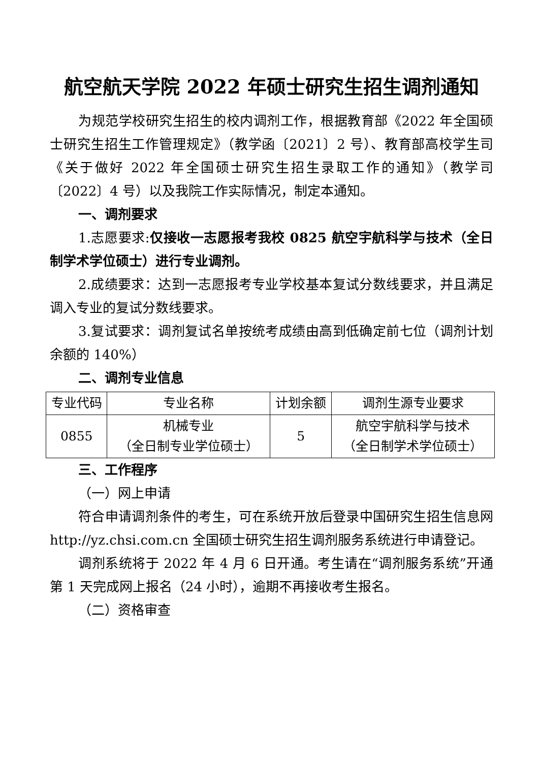航空航天学院 2022 年硕士研究生招生调剂通知
为规范学校研究生招生的校内调剂工作，根据教育部《2022 年全国硕士研究生招生工作管理规定》（教学函〔2021〕2 号）、教育部高校学生司《关于做好 2022 年全国硕士研究生招生录取工作的通知》（教学司〔2022〕4 号）以及我院工作实际情况，制定本通知。
一、调剂要求
1.志愿要求:仅接收一志愿报考我校 0825 航空宇航科学与技术（全日制学术学位硕士）进行专业调剂。
2.成绩要求：达到一志愿报考专业学校基本复试分数线要求，并且满足调入专业的复试分数线要求。
3.复试要求：调剂复试名单按统考成绩由高到低确定前七位（调剂计划余额的 140%）
二、调剂专业信息
| 专业代码 | 专业名称 | 计划余额 | 调剂生源专业要求 |
| --- | --- | --- | --- |
| 0855 | 机械专业 （全日制专业学位硕士） | 5 | 航空宇航科学与技术 （全日制学术学位硕士） |
三、工作程序
（一）网上申请
符合申请调剂条件的考生，可在系统开放后登录中国研究生招生信息网 http://yz.chsi.com.cn 全国硕士研究生招生调剂服务系统进行申请登记。
调剂系统将于 2022 年 4 月 6 日开通。考生请在“调剂服务系统”开通第 1 天完成网上报名（24 小时），逾期不再接收考生报名。
（二）资格审查